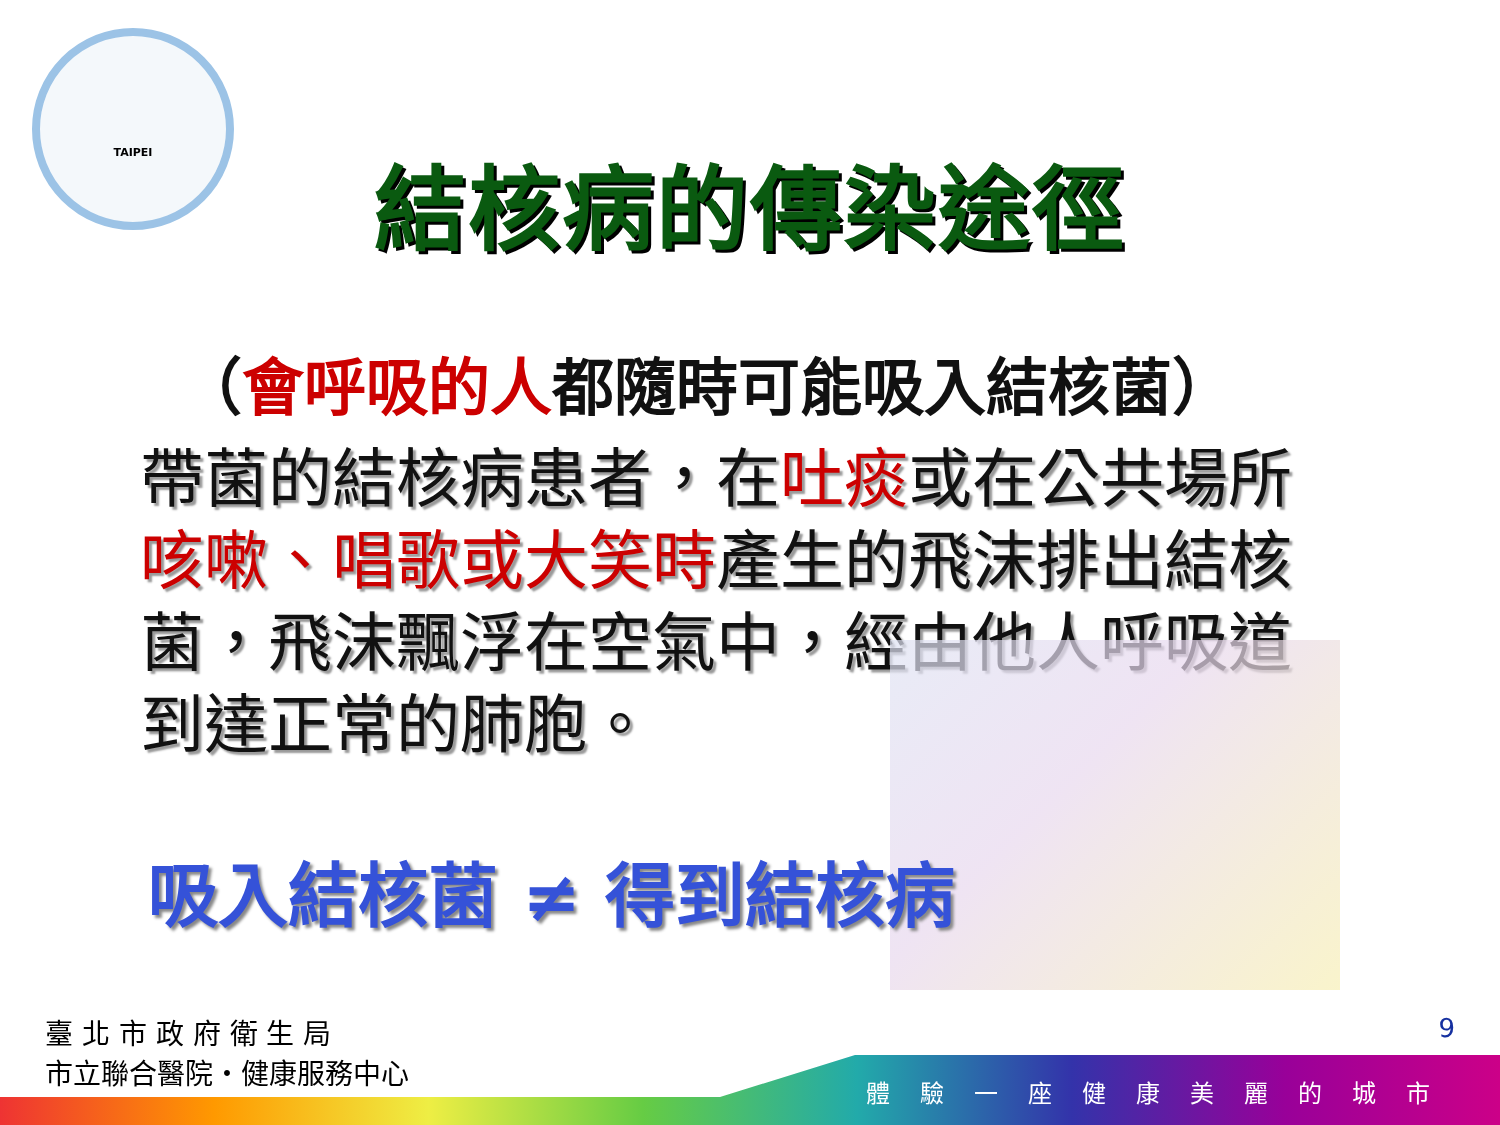TAIPEI
結核病的傳染途徑
（會呼吸的人都隨時可能吸入結核菌）
帶菌的結核病患者，在吐痰或在公共場所咳嗽、唱歌或大笑時產生的飛沫排出結核菌，飛沫飄浮在空氣中，經由他人呼吸道到達正常的肺胞。
吸入結核菌 ≠ 得到結核病
臺 北 市 政 府 衛 生 局
市立聯合醫院・健康服務中心
9
體驗一座健康美麗的城市